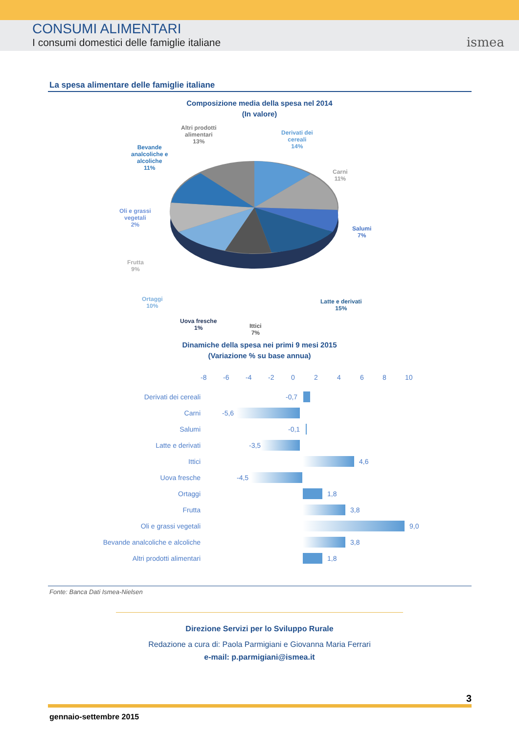CONSUMI ALIMENTARI
I consumi domestici delle famiglie italiane
ismea
La spesa alimentare delle famiglie italiane
Composizione media della spesa nel 2014
(In valore)
Altri prodotti
alimentari
13%
Derivati dei
cereali
14%
Bevande
analcoliche e
alcoliche
11%
Carni
11%
Oli e grassi
vegetali
2%
Salumi
7%
Frutta
9%
Ortaggi
10%
Latte e derivati
15%
Uova fresche
1%
Ittici
7%
Dinamiche della spesa nei primi 9 mesi 2015
(Variazione % su base annua)
-8 -6 -4 -2 02468 10
Derivati dei cereali -0,7
Carni -5,6
Salumi -0,1
Latte e derivati -3,5
Ittici 4,6
Uova fresche -4,5
Ortaggi 1,8
Frutta 3,8
Oli e grassi vegetali 9,0
Bevande analcoliche e alcoliche 3,8
Altri prodotti alimentari 1,8
Fonte: Banca Dati Ismea-Nielsen
Direzione Servizi per lo Sviluppo Rurale
Redazione a cura di: Paola Parmigiani e Giovanna Maria Ferrari
e-mail: p.parmigiani@ismea.it
3
gennaio-settembre 2015